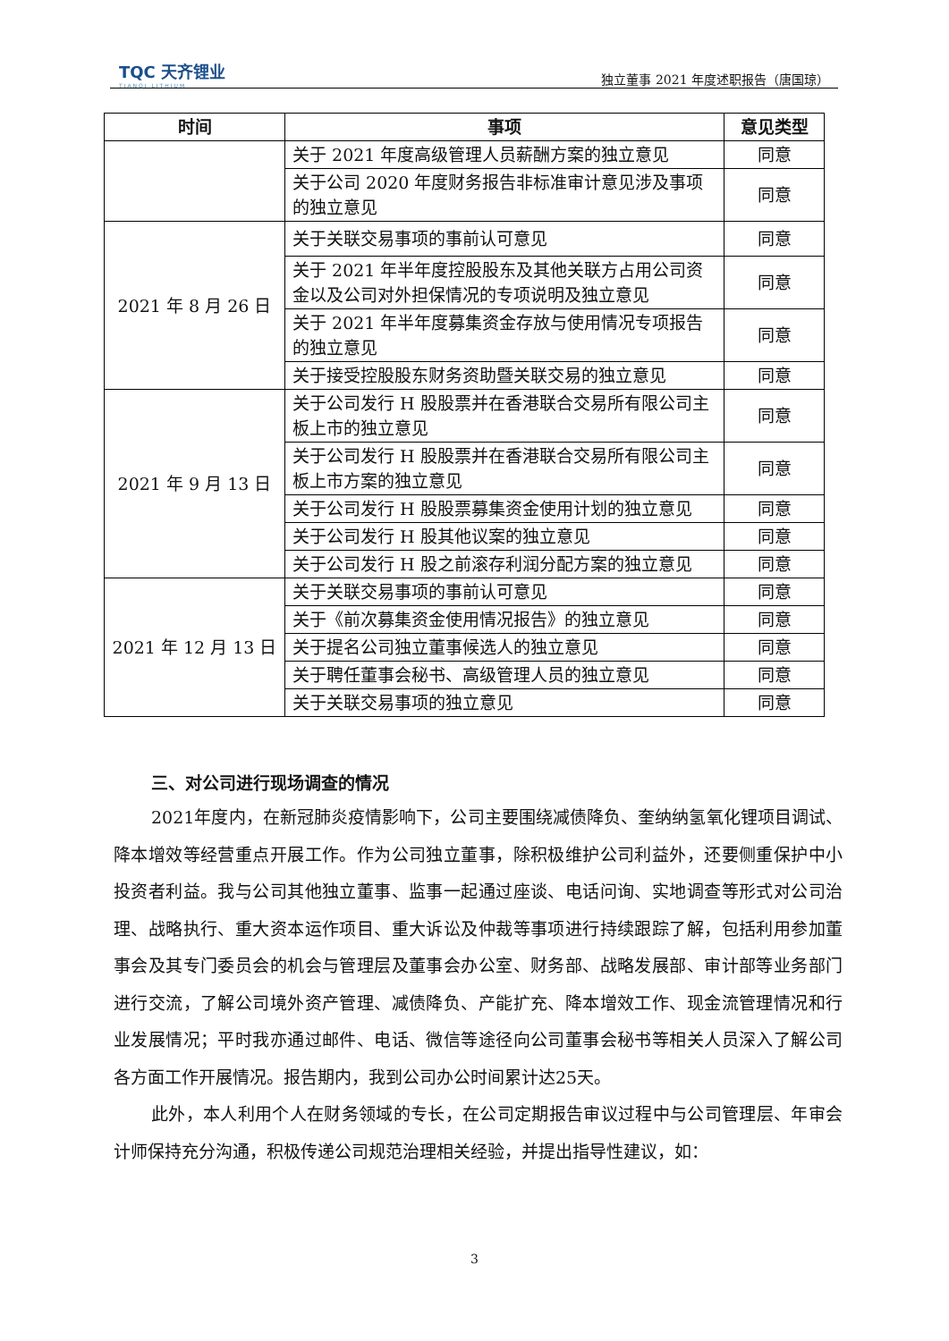TQC 天齐锂业
TIANQI LITHIUM
独立董事 2021 年度述职报告（唐国琼）
| 时间 | 事项 | 意见类型 |
| --- | --- | --- |
| | 关于 2021 年度高级管理人员薪酬方案的独立意见 | 同意 |
| | 关于公司 2020 年度财务报告非标准审计意见涉及事项的独立意见 | 同意 |
| 2021 年 8 月 26 日 | 关于关联交易事项的事前认可意见 | 同意 |
| | 关于 2021 年半年度控股股东及其他关联方占用公司资金以及公司对外担保情况的专项说明及独立意见 | 同意 |
| | 关于 2021 年半年度募集资金存放与使用情况专项报告的独立意见 | 同意 |
| | 关于接受控股股东财务资助暨关联交易的独立意见 | 同意 |
| 2021 年 9 月 13 日 | 关于公司发行 H 股股票并在香港联合交易所有限公司主板上市的独立意见 | 同意 |
| | 关于公司发行 H 股股票并在香港联合交易所有限公司主板上市方案的独立意见 | 同意 |
| | 关于公司发行 H 股股票募集资金使用计划的独立意见 | 同意 |
| | 关于公司发行 H 股其他议案的独立意见 | 同意 |
| | 关于公司发行 H 股之前滚存利润分配方案的独立意见 | 同意 |
| 2021 年 12 月 13 日 | 关于关联交易事项的事前认可意见 | 同意 |
| | 关于《前次募集资金使用情况报告》的独立意见 | 同意 |
| | 关于提名公司独立董事候选人的独立意见 | 同意 |
| | 关于聘任董事会秘书、高级管理人员的独立意见 | 同意 |
| | 关于关联交易事项的独立意见 | 同意 |
三、对公司进行现场调查的情况
2021年度内，在新冠肺炎疫情影响下，公司主要围绕减债降负、奎纳纳氢氧化锂项目调试、降本增效等经营重点开展工作。作为公司独立董事，除积极维护公司利益外，还要侧重保护中小投资者利益。我与公司其他独立董事、监事一起通过座谈、电话问询、实地调查等形式对公司治理、战略执行、重大资本运作项目、重大诉讼及仲裁等事项进行持续跟踪了解，包括利用参加董事会及其专门委员会的机会与管理层及董事会办公室、财务部、战略发展部、审计部等业务部门进行交流，了解公司境外资产管理、减债降负、产能扩充、降本增效工作、现金流管理情况和行业发展情况；平时我亦通过邮件、电话、微信等途径向公司董事会秘书等相关人员深入了解公司各方面工作开展情况。报告期内，我到公司办公时间累计达25天。
此外，本人利用个人在财务领域的专长，在公司定期报告审议过程中与公司管理层、年审会计师保持充分沟通，积极传递公司规范治理相关经验，并提出指导性建议，如：
3